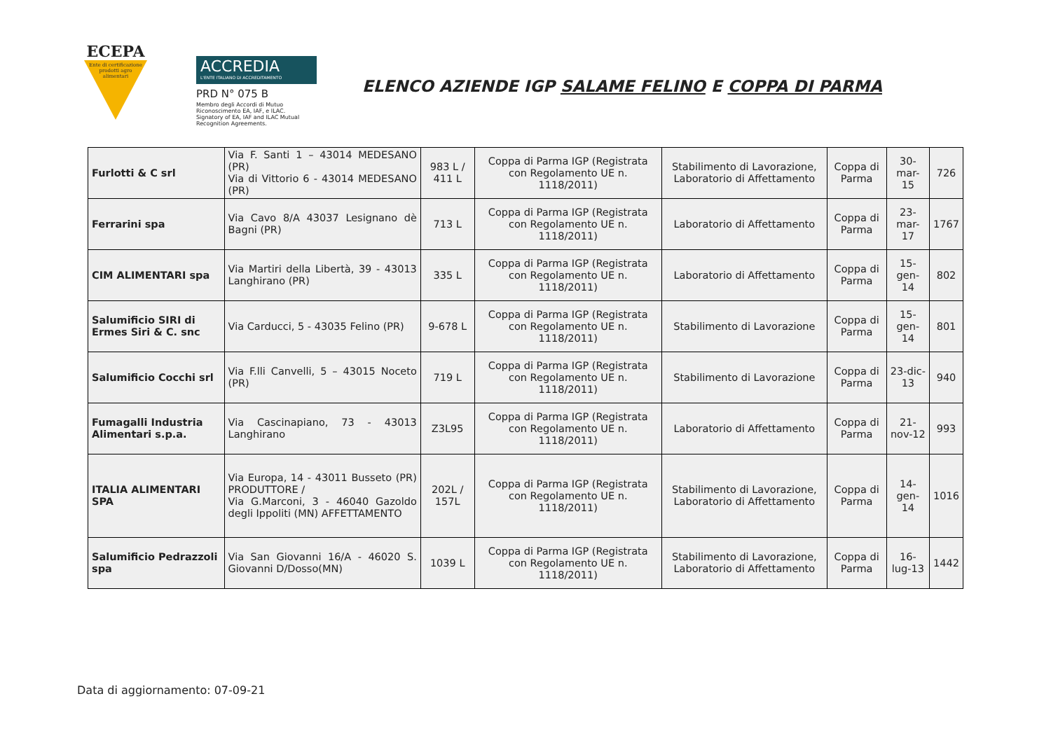ECEPA
Ente di certificazione
prodotti agro
alimentari
ACCREDIA
L'ENTE ITALIANO DI ACCREDITAMENTO
PRD N° 075 B
Membro degli Accordi di Mutuo
Riconoscimento EA, IAF, e ILAC.
Signatory of EA, IAF and ILAC Mutual
Recognition Agreements.
ELENCO AZIENDE IGP SALAME FELINO E COPPA DI PARMA
| Furlotti & C srl | Via F. Santi 1 – 43014 MEDESANO (PR) Via di Vittorio 6 - 43014 MEDESANO (PR) | 983 L / 411 L | Coppa di Parma IGP (Registrata con Regolamento UE n. 1118/2011) | Stabilimento di Lavorazione, Laboratorio di Affettamento | Coppa di Parma | 30-mar-15 | 726 |
| Ferrarini spa | Via Cavo 8/A 43037 Lesignano dè Bagni (PR) | 713 L | Coppa di Parma IGP (Registrata con Regolamento UE n. 1118/2011) | Laboratorio di Affettamento | Coppa di Parma | 23-mar-17 | 1767 |
| CIM ALIMENTARI spa | Via Martiri della Libertà, 39 - 43013 Langhirano (PR) | 335 L | Coppa di Parma IGP (Registrata con Regolamento UE n. 1118/2011) | Laboratorio di Affettamento | Coppa di Parma | 15-gen-14 | 802 |
| Salumificio SIRI di Ermes Siri & C. snc | Via Carducci, 5 - 43035 Felino (PR) | 9-678 L | Coppa di Parma IGP (Registrata con Regolamento UE n. 1118/2011) | Stabilimento di Lavorazione | Coppa di Parma | 15-gen-14 | 801 |
| Salumificio Cocchi srl | Via F.lli Canvelli, 5 – 43015 Noceto (PR) | 719 L | Coppa di Parma IGP (Registrata con Regolamento UE n. 1118/2011) | Stabilimento di Lavorazione | Coppa di Parma | 23-dic-13 | 940 |
| Fumagalli Industria Alimentari s.p.a. | Via Cascinapiano, 73 - 43013 Langhirano | Z3L95 | Coppa di Parma IGP (Registrata con Regolamento UE n. 1118/2011) | Laboratorio di Affettamento | Coppa di Parma | 21-nov-12 | 993 |
| ITALIA ALIMENTARI SPA | Via Europa, 14 - 43011 Busseto (PR) PRODUTTORE / Via G.Marconi, 3 - 46040 Gazoldo degli Ippoliti (MN) AFFETTAMENTO | 202L / 157L | Coppa di Parma IGP (Registrata con Regolamento UE n. 1118/2011) | Stabilimento di Lavorazione, Laboratorio di Affettamento | Coppa di Parma | 14-gen-14 | 1016 |
| Salumificio Pedrazzoli spa | Via San Giovanni 16/A - 46020 S. Giovanni D/Dosso(MN) | 1039 L | Coppa di Parma IGP (Registrata con Regolamento UE n. 1118/2011) | Stabilimento di Lavorazione, Laboratorio di Affettamento | Coppa di Parma | 16-lug-13 | 1442 |
Data di aggiornamento: 07-09-21